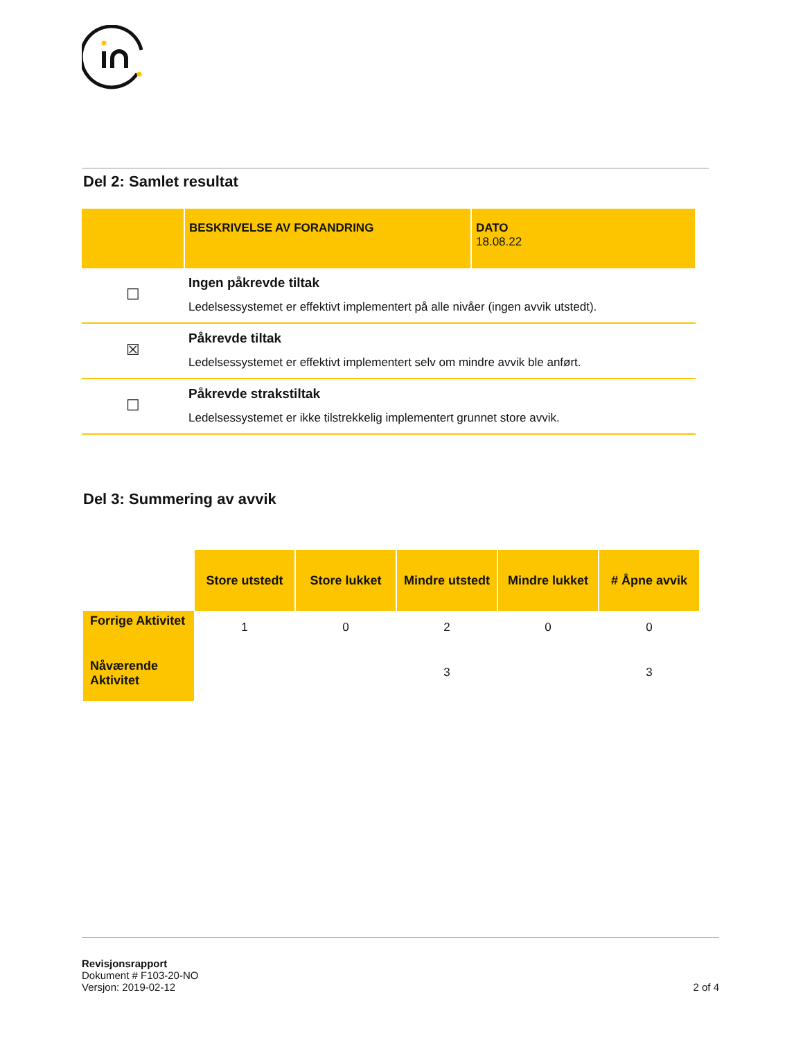Del 2: Samlet resultat
| | BESKRIVELSE AV FORANDRING | DATO 18.08.22 |
| --- | --- | --- |
| ☐ | Ingen påkrevde tiltak Ledelsessystemet er effektivt implementert på alle nivåer (ingen avvik utstedt). | |
| ☒ | Påkrevde tiltak Ledelsessystemet er effektivt implementert selv om mindre avvik ble anført. | |
| ☐ | Påkrevde strakstiltak Ledelsessystemet er ikke tilstrekkelig implementert grunnet store avvik. | |
Del 3: Summering av avvik
| | Store utstedt | Store lukket | Mindre utstedt | Mindre lukket | # Åpne avvik |
| --- | --- | --- | --- | --- | --- |
| Forrige Aktivitet | 1 | 0 | 2 | 0 | 0 |
| Nåværende Aktivitet | | | 3 | | 3 |
Revisjonsrapport
Dokument # F103-20-NO
Versjon: 2019-02-12 2 of 4